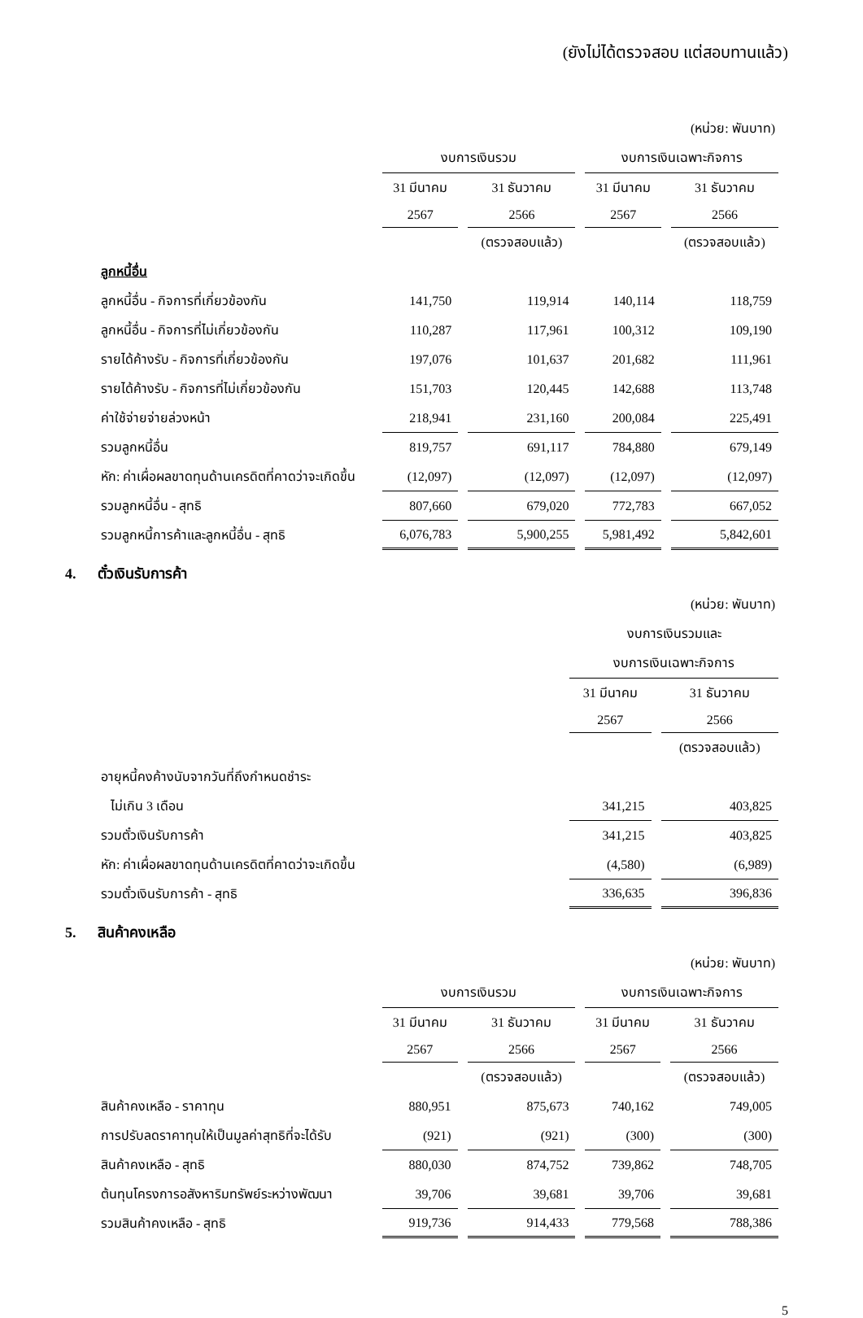(ยังไม่ได้ตรวจสอบ แต่สอบทานแล้ว)
| | (หน่วย: พันบาท) | | | |
| | งบการเงินรวม | | งบการเงินเฉพาะกิจการ | |
| | 31 มีนาคม | 31 ธันวาคม | 31 มีนาคม | 31 ธันวาคม |
| | 2567 | 2566 | 2567 | 2566 |
| | | (ตรวจสอบแล้ว) | | (ตรวจสอบแล้ว) |
| ลูกหนี้อื่น | | | | |
| ลูกหนี้อื่น - กิจการที่เกี่ยวข้องกัน | 141,750 | 119,914 | 140,114 | 118,759 |
| ลูกหนี้อื่น - กิจการที่ไม่เกี่ยวข้องกัน | 110,287 | 117,961 | 100,312 | 109,190 |
| รายได้ค้างรับ - กิจการที่เกี่ยวข้องกัน | 197,076 | 101,637 | 201,682 | 111,961 |
| รายได้ค้างรับ - กิจการที่ไม่เกี่ยวข้องกัน | 151,703 | 120,445 | 142,688 | 113,748 |
| ค่าใช้จ่ายจ่ายล่วงหน้า | 218,941 | 231,160 | 200,084 | 225,491 |
| รวมลูกหนี้อื่น | 819,757 | 691,117 | 784,880 | 679,149 |
| หัก: ค่าเผื่อผลขาดทุนด้านเครดิตที่คาดว่าจะเกิดขึ้น | (12,097) | (12,097) | (12,097) | (12,097) |
| รวมลูกหนี้อื่น - สุทธิ | 807,660 | 679,020 | 772,783 | 667,052 |
| รวมลูกหนี้การค้าและลูกหนี้อื่น - สุทธิ | 6,076,783 | 5,900,255 | 5,981,492 | 5,842,601 |
4. ตั๋วเงินรับการค้า
| | (หน่วย: พันบาท) | |
| | งบการเงินรวมและ | |
| | งบการเงินเฉพาะกิจการ | |
| | 31 มีนาคม | 31 ธันวาคม |
| | 2567 | 2566 |
| | | (ตรวจสอบแล้ว) |
| อายุหนี้คงค้างนับจากวันที่ถึงกำหนดชำระ | | |
| ไม่เกิน 3 เดือน | 341,215 | 403,825 |
| รวมตั๋วเงินรับการค้า | 341,215 | 403,825 |
| หัก: ค่าเผื่อผลขาดทุนด้านเครดิตที่คาดว่าจะเกิดขึ้น | (4,580) | (6,989) |
| รวมตั๋วเงินรับการค้า - สุทธิ | 336,635 | 396,836 |
5. สินค้าคงเหลือ
| | (หน่วย: พันบาท) | | | |
| | งบการเงินรวม | | งบการเงินเฉพาะกิจการ | |
| | 31 มีนาคม | 31 ธันวาคม | 31 มีนาคม | 31 ธันวาคม |
| | 2567 | 2566 | 2567 | 2566 |
| | | (ตรวจสอบแล้ว) | | (ตรวจสอบแล้ว) |
| สินค้าคงเหลือ - ราคาทุน | 880,951 | 875,673 | 740,162 | 749,005 |
| การปรับลดราคาทุนให้เป็นมูลค่าสุทธิที่จะได้รับ | (921) | (921) | (300) | (300) |
| สินค้าคงเหลือ - สุทธิ | 880,030 | 874,752 | 739,862 | 748,705 |
| ต้นทุนโครงการอสังหาริมทรัพย์ระหว่างพัฒนา | 39,706 | 39,681 | 39,706 | 39,681 |
| รวมสินค้าคงเหลือ - สุทธิ | 919,736 | 914,433 | 779,568 | 788,386 |
5